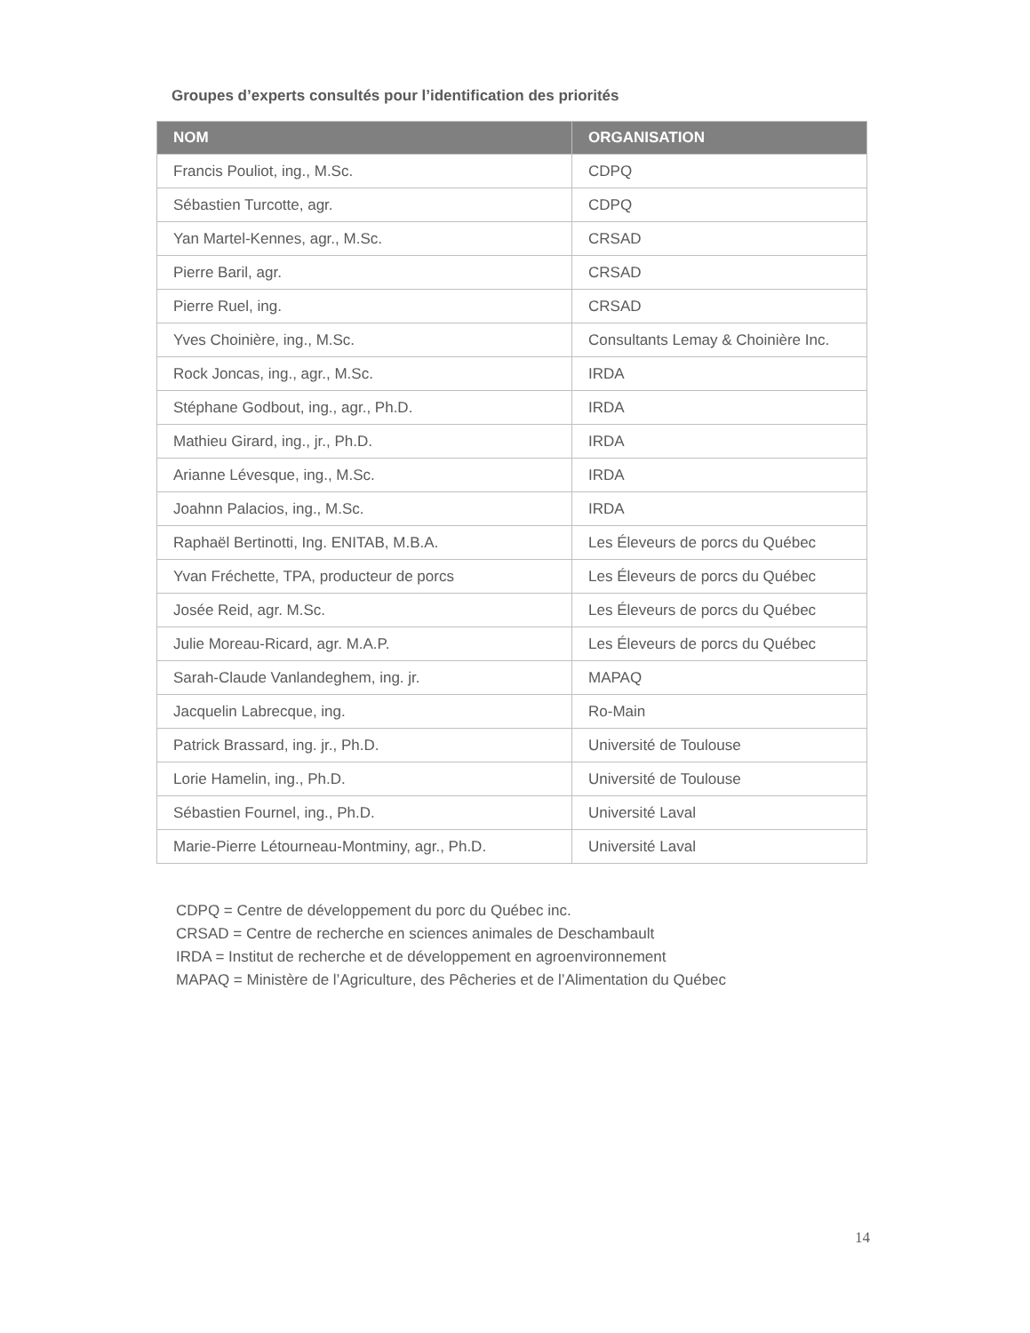Groupes d’experts consultés pour l’identification des priorités
| NOM | ORGANISATION |
| --- | --- |
| Francis Pouliot, ing., M.Sc. | CDPQ |
| Sébastien Turcotte, agr. | CDPQ |
| Yan Martel-Kennes, agr., M.Sc. | CRSAD |
| Pierre Baril, agr. | CRSAD |
| Pierre Ruel, ing. | CRSAD |
| Yves Choinière, ing., M.Sc. | Consultants Lemay & Choinière Inc. |
| Rock Joncas, ing., agr., M.Sc. | IRDA |
| Stéphane Godbout, ing., agr., Ph.D. | IRDA |
| Mathieu Girard, ing., jr., Ph.D. | IRDA |
| Arianne Lévesque, ing., M.Sc. | IRDA |
| Joahnn Palacios, ing., M.Sc. | IRDA |
| Raphaël Bertinotti, Ing. ENITAB, M.B.A. | Les Éleveurs de porcs du Québec |
| Yvan Fréchette, TPA, producteur de porcs | Les Éleveurs de porcs du Québec |
| Josée Reid, agr. M.Sc. | Les Éleveurs de porcs du Québec |
| Julie Moreau-Ricard, agr. M.A.P. | Les Éleveurs de porcs du Québec |
| Sarah-Claude Vanlandeghem, ing. jr. | MAPAQ |
| Jacquelin Labrecque, ing. | Ro-Main |
| Patrick Brassard, ing. jr., Ph.D. | Université de Toulouse |
| Lorie Hamelin, ing., Ph.D. | Université de Toulouse |
| Sébastien Fournel, ing., Ph.D. | Université Laval |
| Marie-Pierre Létourneau-Montminy, agr., Ph.D. | Université Laval |
CDPQ = Centre de développement du porc du Québec inc.
CRSAD = Centre de recherche en sciences animales de Deschambault
IRDA = Institut de recherche et de développement en agroenvironnement
MAPAQ = Ministère de l’Agriculture, des Pêcheries et de l’Alimentation du Québec
14